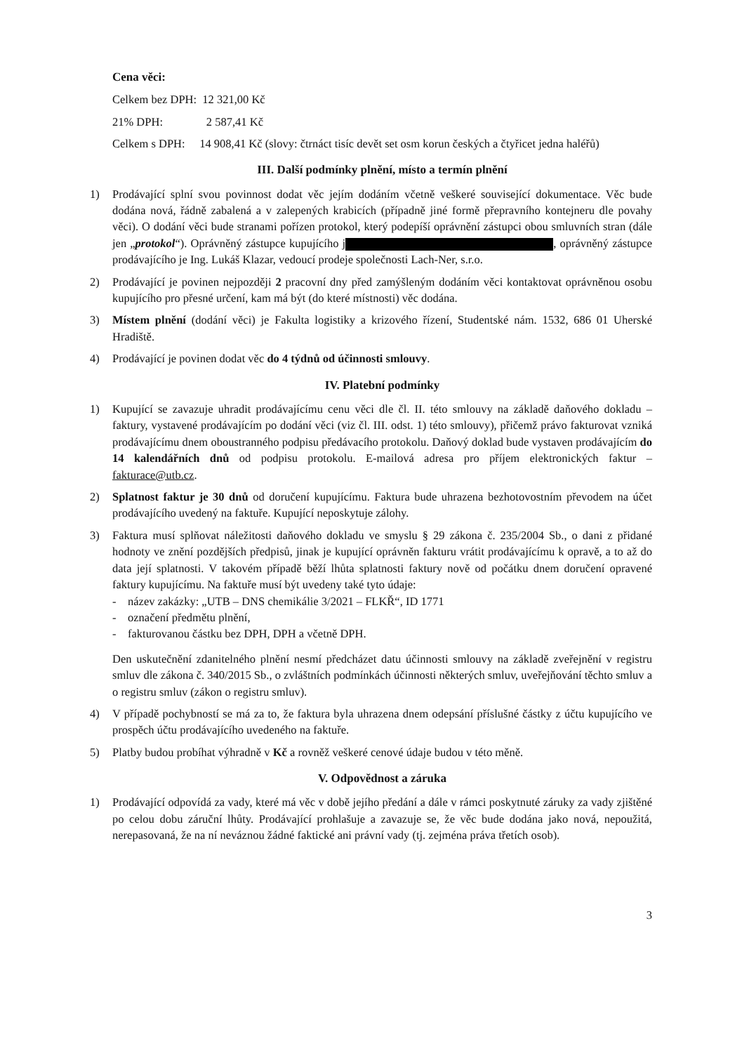Cena věci:
Celkem bez DPH: 12 321,00 Kč
21% DPH: 2 587,41 Kč
Celkem s DPH: 14 908,41 Kč (slovy: čtrnáct tisíc devět set osm korun českých a čtyřicet jedna haléřů)
III. Další podmínky plnění, místo a termín plnění
1) Prodávající splní svou povinnost dodat věc jejím dodáním včetně veškeré související dokumentace. Věc bude dodána nová, řádně zabalená a v zalepených krabicích (případně jiné formě přepravního kontejneru dle povahy věci). O dodání věci bude stranami pořízen protokol, který podepíší oprávnění zástupci obou smluvních stran (dále jen „protokol“). Oprávněný zástupce kupujícího j , oprávněný zástupce prodávajícího je Ing. Lukáš Klazar, vedoucí prodeje společnosti Lach-Ner, s.r.o.
2) Prodávající je povinen nejpozději 2 pracovní dny před zamýšleným dodáním věci kontaktovat oprávněnou osobu kupujícího pro přesné určení, kam má být (do které místnosti) věc dodána.
3) Místem plnění (dodání věci) je Fakulta logistiky a krizového řízení, Studentské nám. 1532, 686 01 Uherské Hradiště.
4) Prodávající je povinen dodat věc do 4 týdnů od účinnosti smlouvy.
IV. Platební podmínky
1) Kupující se zavazuje uhradit prodávajícímu cenu věci dle čl. II. této smlouvy na základě daňového dokladu – faktury, vystavené prodávajícím po dodání věci (viz čl. III. odst. 1) této smlouvy), přičemž právo fakturovat vzniká prodávajícímu dnem oboustranného podpisu předávacího protokolu. Daňový doklad bude vystaven prodávajícím do 14 kalendářních dnů od podpisu protokolu. E-mailová adresa pro příjem elektronických faktur – fakturace@utb.cz.
2) Splatnost faktur je 30 dnů od doručení kupujícímu. Faktura bude uhrazena bezhotovostním převodem na účet prodávajícího uvedený na faktuře. Kupující neposkytuje zálohy.
3) Faktura musí splňovat náležitosti daňového dokladu ve smyslu § 29 zákona č. 235/2004 Sb., o dani z přidané hodnoty ve znění pozdějších předpisů, jinak je kupující oprávněn fakturu vrátit prodávajícímu k opravě, a to až do data její splatnosti. V takovém případě běží lhůta splatnosti faktury nově od počátku dnem doručení opravené faktury kupujícímu. Na faktuře musí být uvedeny také tyto údaje:
- název zakázky: „UTB – DNS chemikálie 3/2021 – FLKŘ“, ID 1771
- označení předmětu plnění,
- fakturovanou částku bez DPH, DPH a včetně DPH.
Den uskutečnění zdanitelného plnění nesmí předcházet datu účinnosti smlouvy na základě zveřejnění v registru smluv dle zákona č. 340/2015 Sb., o zvláštních podmínkách účinnosti některých smluv, uveřejňování těchto smluv a o registru smluv (zákon o registru smluv).
4) V případě pochybností se má za to, že faktura byla uhrazena dnem odepsání příslušné částky z účtu kupujícího ve prospěch účtu prodávajícího uvedeného na faktuře.
5) Platby budou probíhat výhradně v Kč a rovněž veškeré cenové údaje budou v této měně.
V. Odpovědnost a záruka
1) Prodávající odpovídá za vady, které má věc v době jejího předání a dále v rámci poskytnuté záruky za vady zjištěné po celou dobu záruční lhůty. Prodávající prohlašuje a zavazuje se, že věc bude dodána jako nová, nepoužitá, nerepasovaná, že na ní neváznou žádné faktické ani právní vady (tj. zejména práva třetích osob).
3